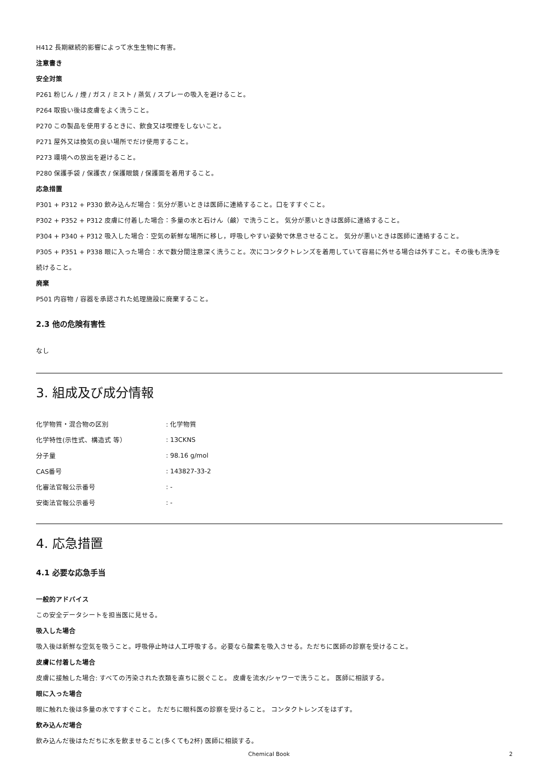H412 長期継続的影響によって水生生物に有害。
注意書き
安全対策
P261 粉じん / 煙 / ガス / ミスト / 蒸気 / スプレーの吸入を避けること。
P264 取扱い後は皮膚をよく洗うこと。
P270 この製品を使用するときに、飲食又は喫煙をしないこと。
P271 屋外又は換気の良い場所でだけ使用すること。
P273 環境への放出を避けること。
P280 保護手袋 / 保護衣 / 保護眼鏡 / 保護面を着用すること。
応急措置
P301 + P312 + P330 飲み込んだ場合：気分が悪いときは医師に連絡すること。口をすすぐこと。
P302 + P352 + P312 皮膚に付着した場合：多量の水と石けん（鹸）で洗うこと。 気分が悪いときは医師に連絡すること。
P304 + P340 + P312 吸入した場合：空気の新鮮な場所に移し，呼吸しやすい姿勢で休息させること。 気分が悪いときは医師に連絡すること。
P305 + P351 + P338 眼に入った場合：水で数分間注意深く洗うこと。次にコンタクトレンズを着用していて容易に外せる場合は外すこと。その後も洗浄を続けること。
廃棄
P501 内容物 / 容器を承認された処理施設に廃棄すること。
2.3 他の危険有害性
なし
3. 組成及び成分情報
| 化学物質・混合物の区別 | : 化学物質 |
| 化学特性(示性式、構造式 等） | : 13CKNS |
| 分子量 | : 98.16 g/mol |
| CAS番号 | : 143827-33-2 |
| 化審法官報公示番号 | : - |
| 安衛法官報公示番号 | : - |
4. 応急措置
4.1 必要な応急手当
一般的アドバイス
この安全データシートを担当医に見せる。
吸入した場合
吸入後は新鮮な空気を吸うこと。呼吸停止時は人工呼吸する。必要なら酸素を吸入させる。ただちに医師の診察を受けること。
皮膚に付着した場合
皮膚に接触した場合: すべての汚染された衣類を直ちに脱ぐこと。 皮膚を流水/シャワーで洗うこと。 医師に相談する。
眼に入った場合
眼に触れた後は多量の水ですすぐこと。 ただちに眼科医の診察を受けること。 コンタクトレンズをはずす。
飲み込んだ場合
飲み込んだ後はただちに水を飲ませること(多くても2杯) 医師に相談する。
Chemical Book 2